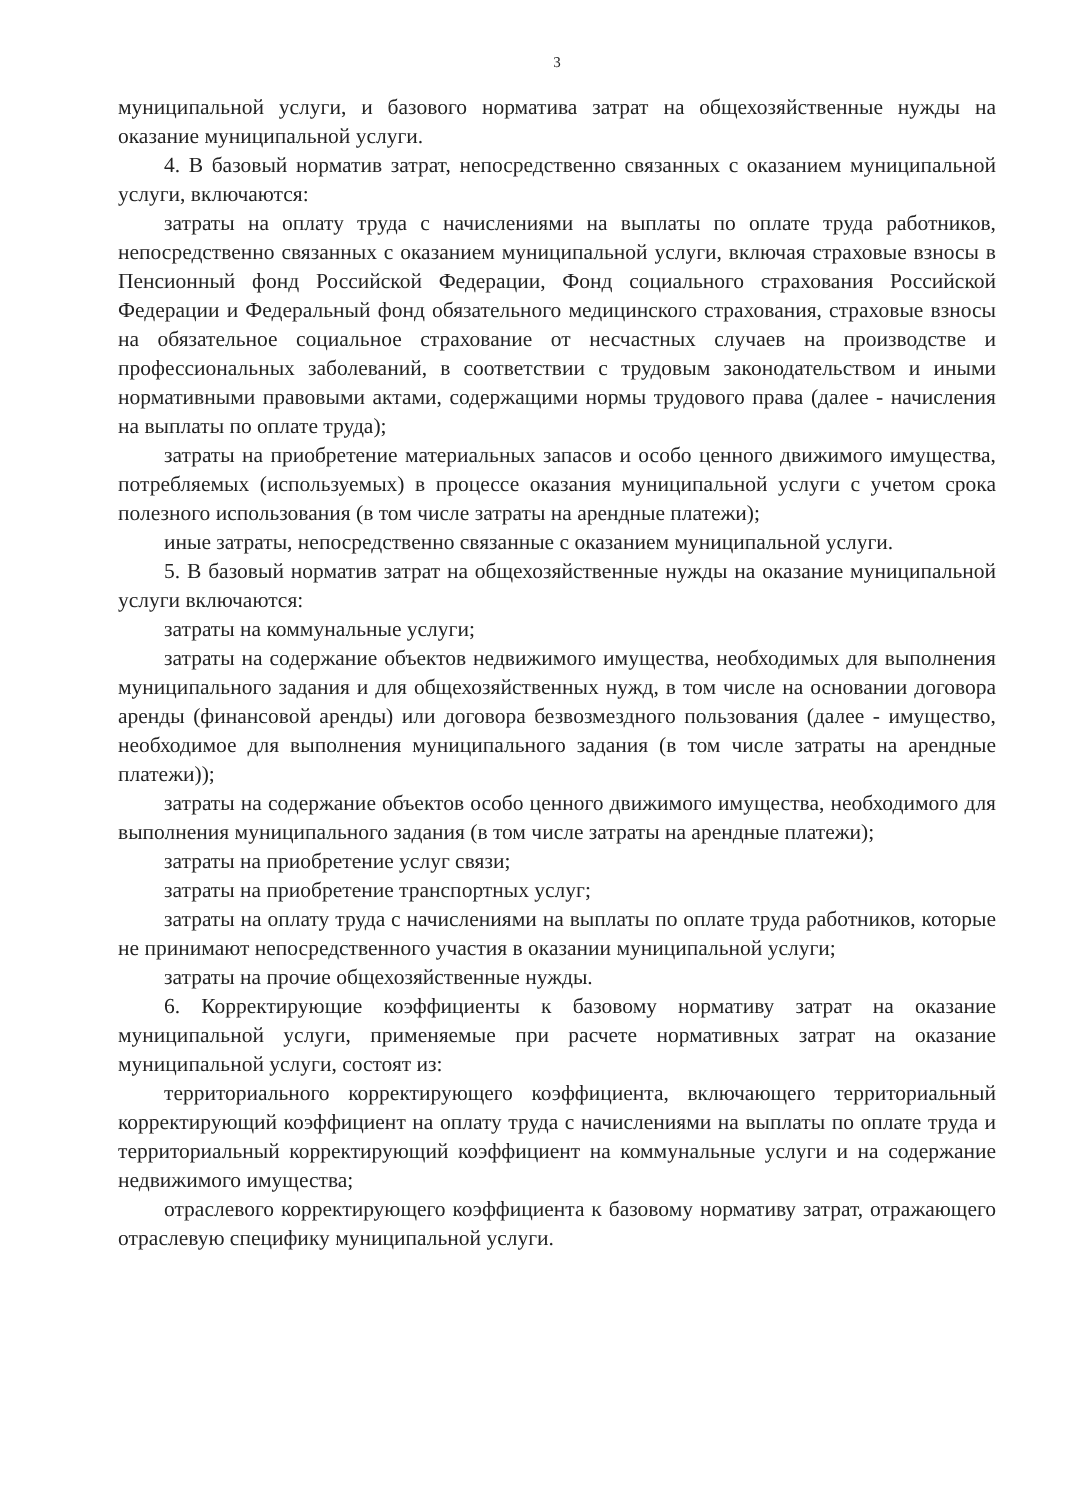3
муниципальной услуги, и базового норматива затрат на общехозяйственные нужды на оказание муниципальной услуги.
4. В базовый норматив затрат, непосредственно связанных с оказанием муниципальной услуги, включаются:
затраты на оплату труда с начислениями на выплаты по оплате труда работников, непосредственно связанных с оказанием муниципальной услуги, включая страховые взносы в Пенсионный фонд Российской Федерации, Фонд социального страхования Российской Федерации и Федеральный фонд обязательного медицинского страхования, страховые взносы на обязательное социальное страхование от несчастных случаев на производстве и профессиональных заболеваний, в соответствии с трудовым законодательством и иными нормативными правовыми актами, содержащими нормы трудового права (далее - начисления на выплаты по оплате труда);
затраты на приобретение материальных запасов и особо ценного движимого имущества, потребляемых (используемых) в процессе оказания муниципальной услуги с учетом срока полезного использования (в том числе затраты на арендные платежи);
иные затраты, непосредственно связанные с оказанием муниципальной услуги.
5. В базовый норматив затрат на общехозяйственные нужды на оказание муниципальной услуги включаются:
затраты на коммунальные услуги;
затраты на содержание объектов недвижимого имущества, необходимых для выполнения муниципального задания и для общехозяйственных нужд, в том числе на основании договора аренды (финансовой аренды) или договора безвозмездного пользования (далее - имущество, необходимое для выполнения муниципального задания (в том числе затраты на арендные платежи));
затраты на содержание объектов особо ценного движимого имущества, необходимого для выполнения муниципального задания (в том числе затраты на арендные платежи);
затраты на приобретение услуг связи;
затраты на приобретение транспортных услуг;
затраты на оплату труда с начислениями на выплаты по оплате труда работников, которые не принимают непосредственного участия в оказании муниципальной услуги;
затраты на прочие общехозяйственные нужды.
6. Корректирующие коэффициенты к базовому нормативу затрат на оказание муниципальной услуги, применяемые при расчете нормативных затрат на оказание муниципальной услуги, состоят из:
территориального корректирующего коэффициента, включающего территориальный корректирующий коэффициент на оплату труда с начислениями на выплаты по оплате труда и территориальный корректирующий коэффициент на коммунальные услуги и на содержание недвижимого имущества;
отраслевого корректирующего коэффициента к базовому нормативу затрат, отражающего отраслевую специфику муниципальной услуги.